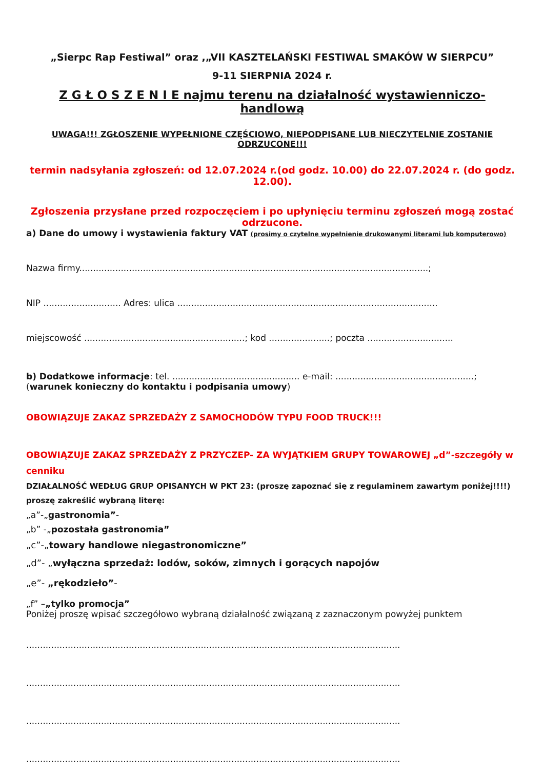„Sierpc Rap Festiwal” oraz ,„VII KASZTELAŃSKI FESTIWAL SMAKÓW W SIERPCU”
9-11 SIERPNIA 2024 r.
Z G Ł O S Z E N I E najmu terenu na działalność wystawienniczo- handlową
UWAGA!!! ZGŁOSZENIE WYPEŁNIONE CZĘŚCIOWO, NIEPODPISANE LUB NIECZYTELNIE ZOSTANIE ODRZUCONE!!!
termin nadsyłania zgłoszeń: od 12.07.2024 r.(od godz. 10.00) do 22.07.2024 r. (do godz. 12.00).
Zgłoszenia przysłane przed rozpoczęciem i po upłynięciu terminu zgłoszeń mogą zostać odrzucone.
a) Dane do umowy i wystawienia faktury VAT (prosimy o czytelne wypełnienie drukowanymi literami lub komputerowo)
Nazwa firmy..............................................................................................................................;
NIP ............................ Adres: ulica ..............................................................................................
miejscowość ..........................................................; kod ......................; poczta ...............................
b) Dodatkowe informacje: tel. .............................................. e-mail: ..................................................;
(warunek konieczny do kontaktu i podpisania umowy)
OBOWIĄZUJE ZAKAZ SPRZEDAŻY Z SAMOCHODÓW TYPU FOOD TRUCK!!!
OBOWIĄZUJE ZAKAZ SPRZEDAŻY Z PRZYCZEP- ZA WYJĄTKIEM GRUPY TOWAROWEJ „d”-szczegóły w cenniku
DZIAŁALNOŚĆ WEDŁUG GRUP OPISANYCH W PKT 23: (proszę zapoznać się z regulaminem zawartym poniżej!!!!)
proszę zakreślić wybraną literę:
„a”-„gastronomia”-
„b” -„pozostała gastronomia”
„c”-„towary handlowe niegastronomiczne”
„d”- „wyłączna sprzedaż: lodów, soków, zimnych i gorących napojów
„e”- „rękodzieło”-
„f” –„tylko promocja”
Poniżej proszę wpisać szczegółowo wybraną działalność związaną z zaznaczonym powyżej punktem
.......................................................................................................................................
.......................................................................................................................................
.......................................................................................................................................
.......................................................................................................................................